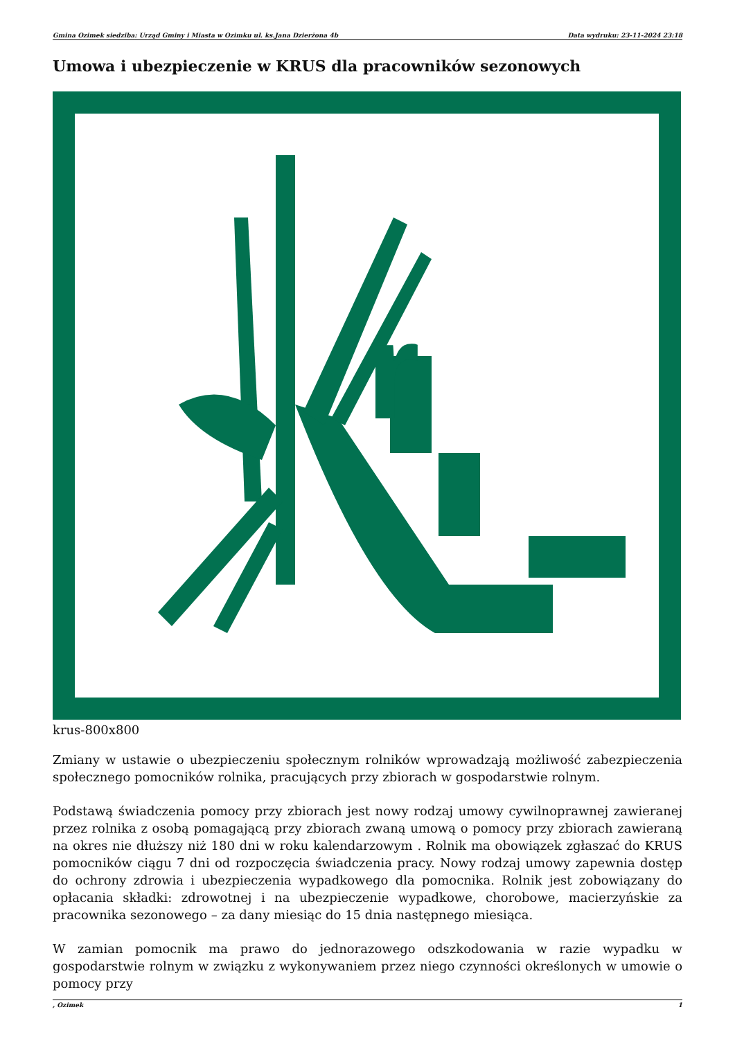Gmina Ozimek siedziba: Urząd Gminy i Miasta w Ozimku ul. ks.Jana Dzierżona 4b Data wydruku: 23-11-2024 23:18
Umowa i ubezpieczenie w KRUS dla pracowników sezonowych
r
krus-800x800
Zmiany w ustawie o ubezpieczeniu społecznym rolników wprowadzają możliwość zabezpieczenia społecznego pomocników rolnika, pracujących przy zbiorach w gospodarstwie rolnym.
Podstawą świadczenia pomocy przy zbiorach jest nowy rodzaj umowy cywilnoprawnej zawieranej przez rolnika z osobą pomagającą przy zbiorach zwaną umową o pomocy przy zbiorach zawieraną na okres nie dłuższy niż 180 dni w roku kalendarzowym . Rolnik ma obowiązek zgłaszać do KRUS pomocników ciągu 7 dni od rozpoczęcia świadczenia pracy. Nowy rodzaj umowy zapewnia dostęp do ochrony zdrowia i ubezpieczenia wypadkowego dla pomocnika. Rolnik jest zobowiązany do opłacania składki: zdrowotnej i na ubezpieczenie wypadkowe, chorobowe, macierzyńskie za pracownika sezonowego – za dany miesiąc do 15 dnia następnego miesiąca.
W zamian pomocnik ma prawo do jednorazowego odszkodowania w razie wypadku w gospodarstwie rolnym w związku z wykonywaniem przez niego czynności określonych w umowie o pomocy przy
, Ozimek 1